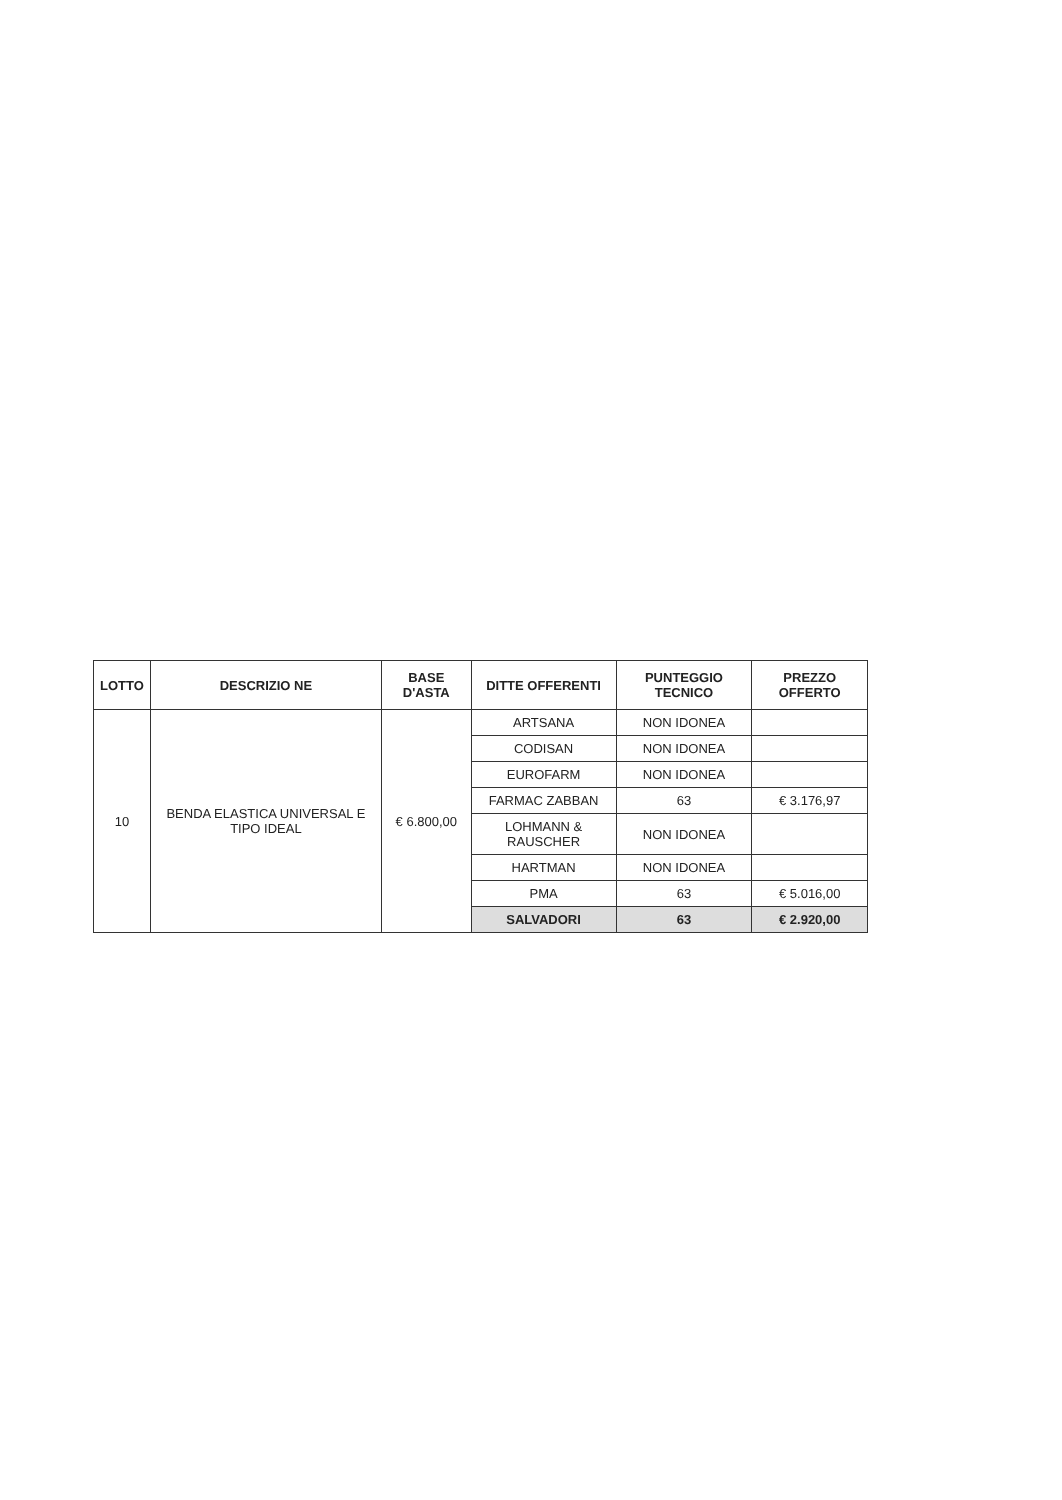| LOTTO | DESCRIZIO NE | BASE D'ASTA | DITTE OFFERENTI | PUNTEGGIO TECNICO | PREZZO OFFERTO |
| --- | --- | --- | --- | --- | --- |
| 10 | BENDA ELASTICA UNIVERSAL E TIPO IDEAL | € 6.800,00 | ARTSANA | NON IDONEA | |
| | | | CODISAN | NON IDONEA | |
| | | | EUROFARM | NON IDONEA | |
| | | | FARMAC ZABBAN | 63 | € 3.176,97 |
| | | | LOHMANN & RAUSCHER | NON IDONEA | |
| | | | HARTMAN | NON IDONEA | |
| | | | PMA | 63 | € 5.016,00 |
| | | | SALVADORI | 63 | € 2.920,00 |